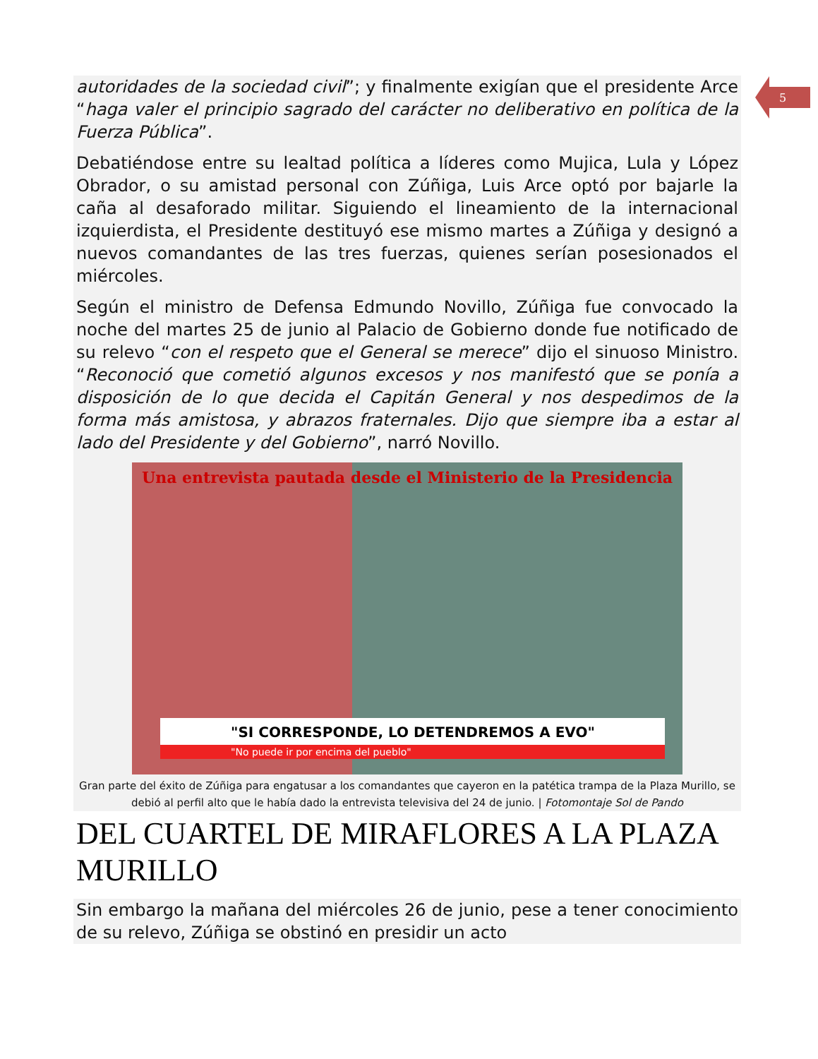5
autoridades de la sociedad civil”; y finalmente exigían que el presidente Arce “haga valer el principio sagrado del carácter no deliberativo en política de la Fuerza Pública”.
Debatiéndose entre su lealtad política a líderes como Mujica, Lula y López Obrador, o su amistad personal con Zúñiga, Luis Arce optó por bajarle la caña al desaforado militar. Siguiendo el lineamiento de la internacional izquierdista, el Presidente destituyó ese mismo martes a Zúñiga y designó a nuevos comandantes de las tres fuerzas, quienes serían posesionados el miércoles.
Según el ministro de Defensa Edmundo Novillo, Zúñiga fue convocado la noche del martes 25 de junio al Palacio de Gobierno donde fue notificado de su relevo “con el respeto que el General se merece” dijo el sinuoso Ministro. “Reconoció que cometió algunos excesos y nos manifestó que se ponía a disposición de lo que decida el Capitán General y nos despedimos de la forma más amistosa, y abrazos fraternales. Dijo que siempre iba a estar al lado del Presidente y del Gobierno”, narró Novillo.
Una entrevista pautada desde el Ministerio de la Presidencia
"SI CORRESPONDE, LO DETENDREMOS A EVO"
"No puede ir por encima del pueblo"
Gran parte del éxito de Zúñiga para engatusar a los comandantes que cayeron en la patética trampa de la Plaza Murillo, se debió al perfil alto que le había dado la entrevista televisiva del 24 de junio. | Fotomontaje Sol de Pando
DEL CUARTEL DE MIRAFLORES A LA PLAZA MURILLO
Sin embargo la mañana del miércoles 26 de junio, pese a tener conocimiento de su relevo, Zúñiga se obstinó en presidir un acto